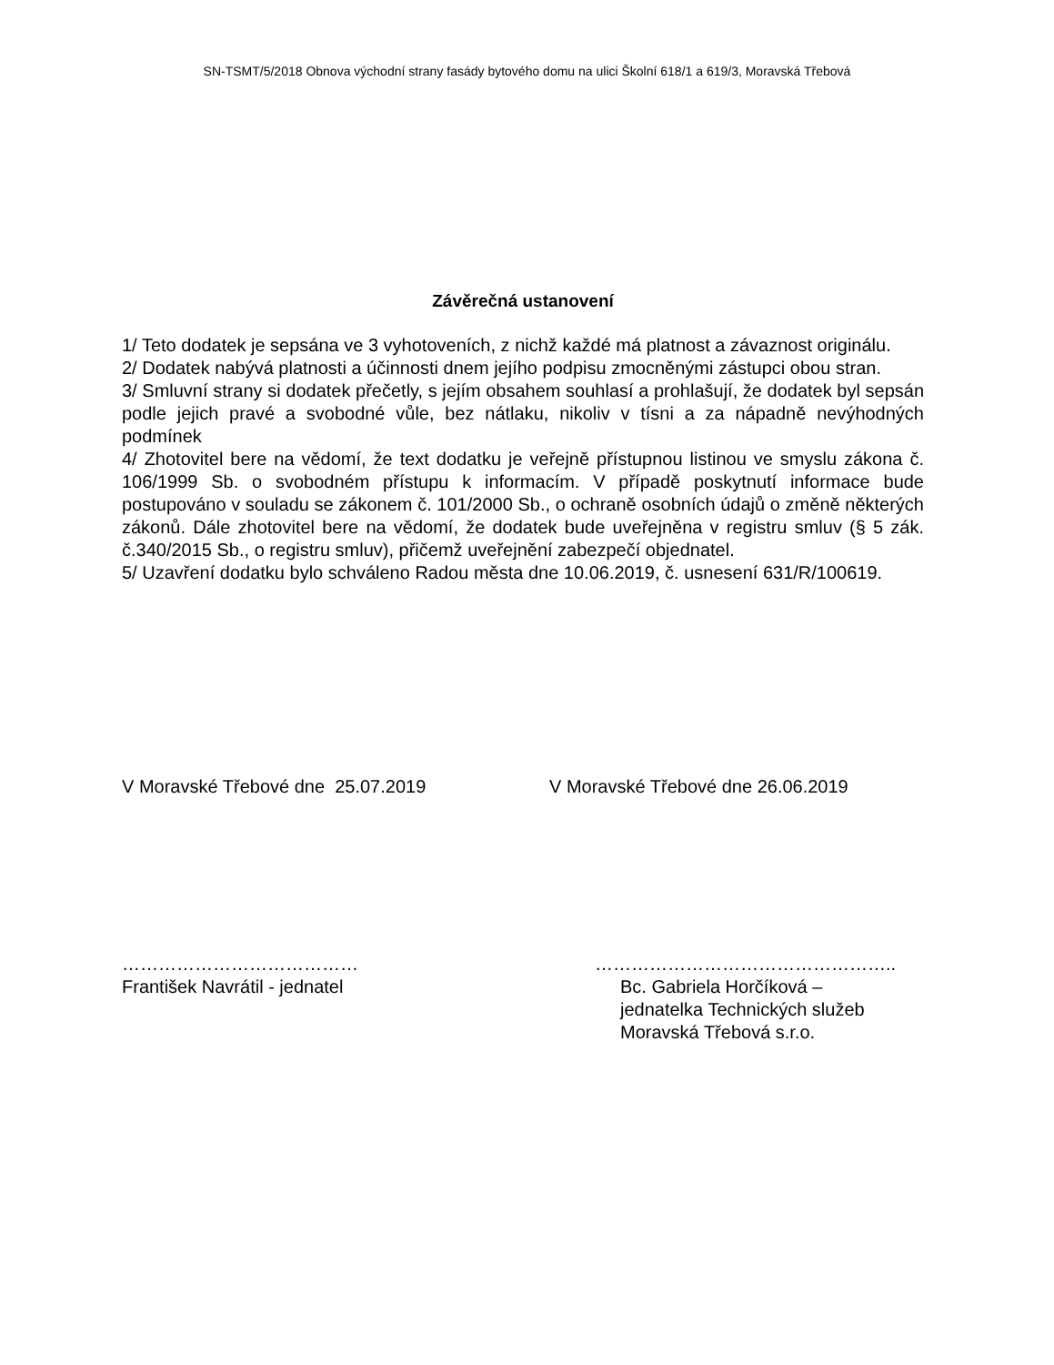SN-TSMT/5/2018 Obnova východní strany fasády bytového domu na ulici Školní 618/1 a 619/3, Moravská Třebová
Závěrečná ustanovení
1/ Teto dodatek je sepsána ve 3 vyhotoveních, z nichž každé má platnost a závaznost originálu.
2/ Dodatek nabývá platnosti a účinnosti dnem jejího podpisu zmocněnými zástupci obou stran.
3/ Smluvní strany si dodatek přečetly, s jejím obsahem souhlasí a prohlašují, že dodatek byl sepsán podle jejich pravé a svobodné vůle, bez nátlaku, nikoliv v tísni a za nápadně nevýhodných podmínek
4/ Zhotovitel bere na vědomí, že text dodatku je veřejně přístupnou listinou ve smyslu zákona č. 106/1999 Sb. o svobodném přístupu k informacím. V případě poskytnutí informace bude postupováno v souladu se zákonem č. 101/2000 Sb., o ochraně osobních údajů o změně některých zákonů. Dále zhotovitel bere na vědomí, že dodatek bude uveřejněna v registru smluv (§ 5 zák. č.340/2015 Sb., o registru smluv), přičemž uveřejnění zabezpečí objednatel.
5/ Uzavření dodatku bylo schváleno Radou města dne 10.06.2019, č. usnesení 631/R/100619.
V Moravské Třebové dne 25.07.2019 V Moravské Třebové dne 26.06.2019
…………………………………
František Navrátil - jednatel
…………………………………………..
Bc. Gabriela Horčíková –
jednatelka Technických služeb
Moravská Třebová s.r.o.